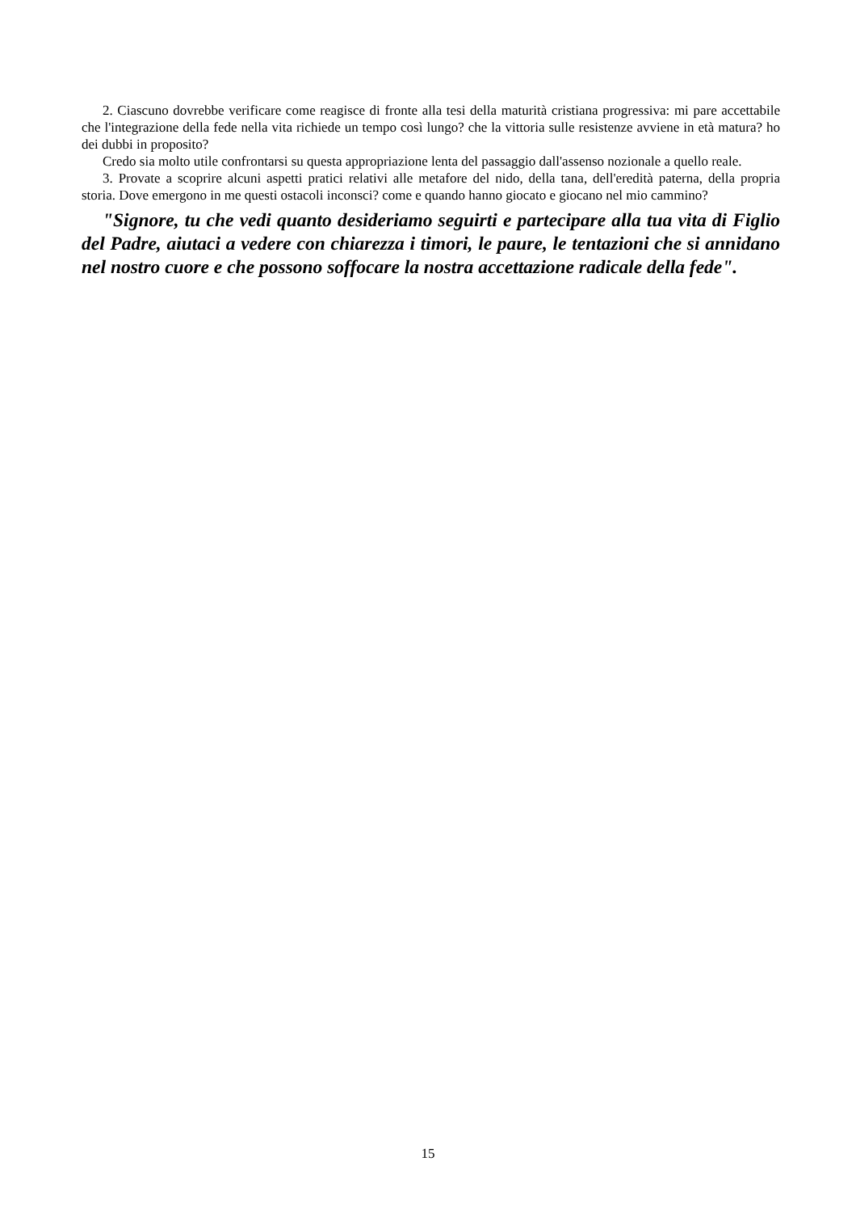2. Ciascuno dovrebbe verificare come reagisce di fronte alla tesi della maturità cristiana progressiva: mi pare accettabile che l'integrazione della fede nella vita richiede un tempo così lungo? che la vittoria sulle resistenze avviene in età matura? ho dei dubbi in proposito?
Credo sia molto utile confrontarsi su questa appropriazione lenta del passaggio dall'assenso nozionale a quello reale.
3. Provate a scoprire alcuni aspetti pratici relativi alle metafore del nido, della tana, dell'eredità paterna, della propria storia. Dove emergono in me questi ostacoli inconsci? come e quando hanno giocato e giocano nel mio cammino?
"Signore, tu che vedi quanto desideriamo seguirti e partecipare alla tua vita di Figlio del Padre, aiutaci a vedere con chiarezza i timori, le paure, le tentazioni che si annidano nel nostro cuore e che possono soffocare la nostra accettazione radicale della fede".
15